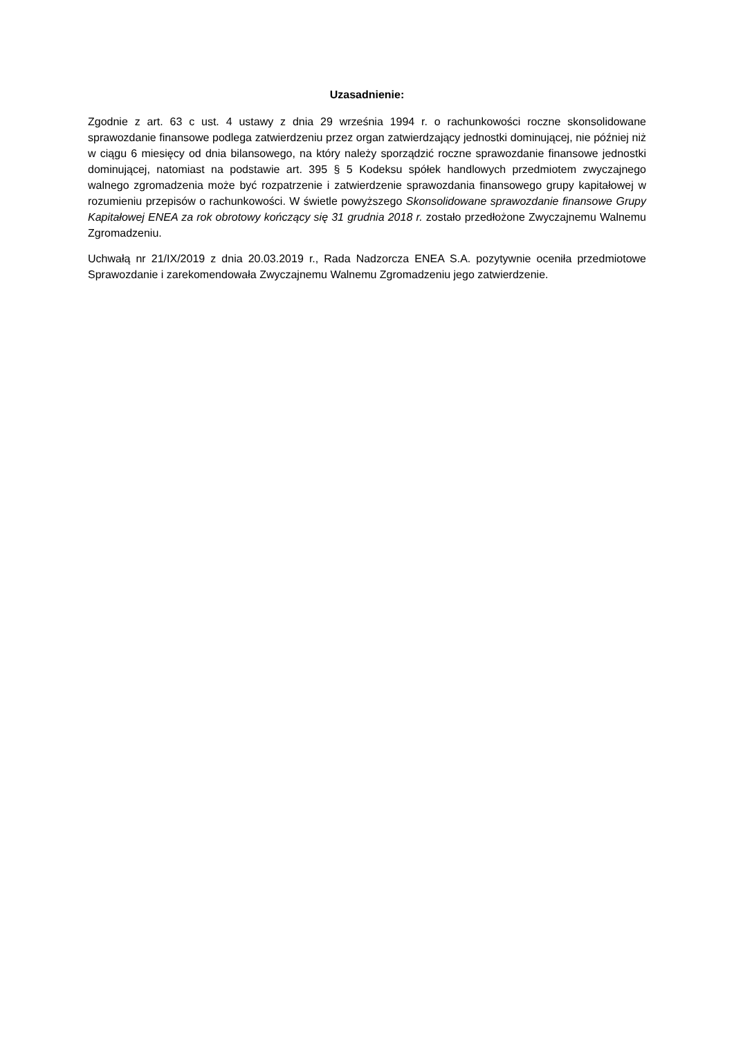Uzasadnienie:
Zgodnie z art. 63 c ust. 4 ustawy z dnia 29 września 1994 r. o rachunkowości roczne skonsolidowane sprawozdanie finansowe podlega zatwierdzeniu przez organ zatwierdzający jednostki dominującej, nie później niż w ciągu 6 miesięcy od dnia bilansowego, na który należy sporządzić roczne sprawozdanie finansowe jednostki dominującej, natomiast na podstawie art. 395 § 5 Kodeksu spółek handlowych przedmiotem zwyczajnego walnego zgromadzenia może być rozpatrzenie i zatwierdzenie sprawozdania finansowego grupy kapitałowej w rozumieniu przepisów o rachunkowości. W świetle powyższego Skonsolidowane sprawozdanie finansowe Grupy Kapitałowej ENEA za rok obrotowy kończący się 31 grudnia 2018 r. zostało przedłożone Zwyczajnemu Walnemu Zgromadzeniu.
Uchwałą nr 21/IX/2019 z dnia 20.03.2019 r., Rada Nadzorcza ENEA S.A. pozytywnie oceniła przedmiotowe Sprawozdanie i zarekomendowała Zwyczajnemu Walnemu Zgromadzeniu jego zatwierdzenie.